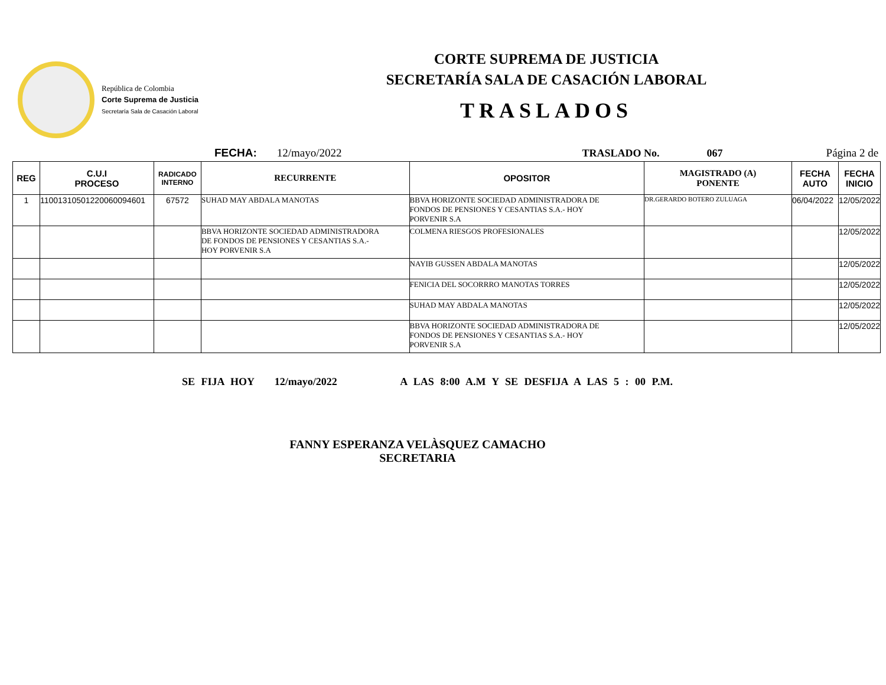República de Colombia
Corte Suprema de Justicia
Secretaría Sala de Casación Laboral
CORTE SUPREMA DE JUSTICIA
SECRETARÍA SALA DE CASACIÓN LABORAL
TRASLADOS
FECHA: 12/mayo/2022 TRASLADO No. 067 Página 2 de
| REG | C.U.I PROCESO | RADICADO INTERNO | RECURRENTE | OPOSITOR | MAGISTRADO (A) PONENTE | FECHA AUTO | FECHA INICIO |
| --- | --- | --- | --- | --- | --- | --- | --- |
| 1 | 11001310501220060094601 | 67572 | SUHAD MAY ABDALA MANOTAS | BBVA HORIZONTE SOCIEDAD ADMINISTRADORA DE FONDOS DE PENSIONES Y CESANTIAS S.A.- HOY PORVENIR S.A | DR.GERARDO BOTERO ZULUAGA | 06/04/2022 | 12/05/2022 |
| | | | BBVA HORIZONTE SOCIEDAD ADMINISTRADORA DE FONDOS DE PENSIONES Y CESANTIAS S.A.- HOY PORVENIR S.A | COLMENA RIESGOS PROFESIONALES | | | 12/05/2022 |
| | | | | NAYIB GUSSEN ABDALA MANOTAS | | | 12/05/2022 |
| | | | | FENICIA DEL SOCORRRO MANOTAS TORRES | | | 12/05/2022 |
| | | | | SUHAD MAY ABDALA MANOTAS | | | 12/05/2022 |
| | | | | BBVA HORIZONTE SOCIEDAD ADMINISTRADORA DE FONDOS DE PENSIONES Y CESANTIAS S.A.- HOY PORVENIR S.A | | | 12/05/2022 |
SE FIJA HOY 12/mayo/2022 A LAS 8:00 A.M Y SE DESFIJA A LAS 5 : 00 P.M.
FANNY ESPERANZA VELÀSQUEZ CAMACHO
SECRETARIA